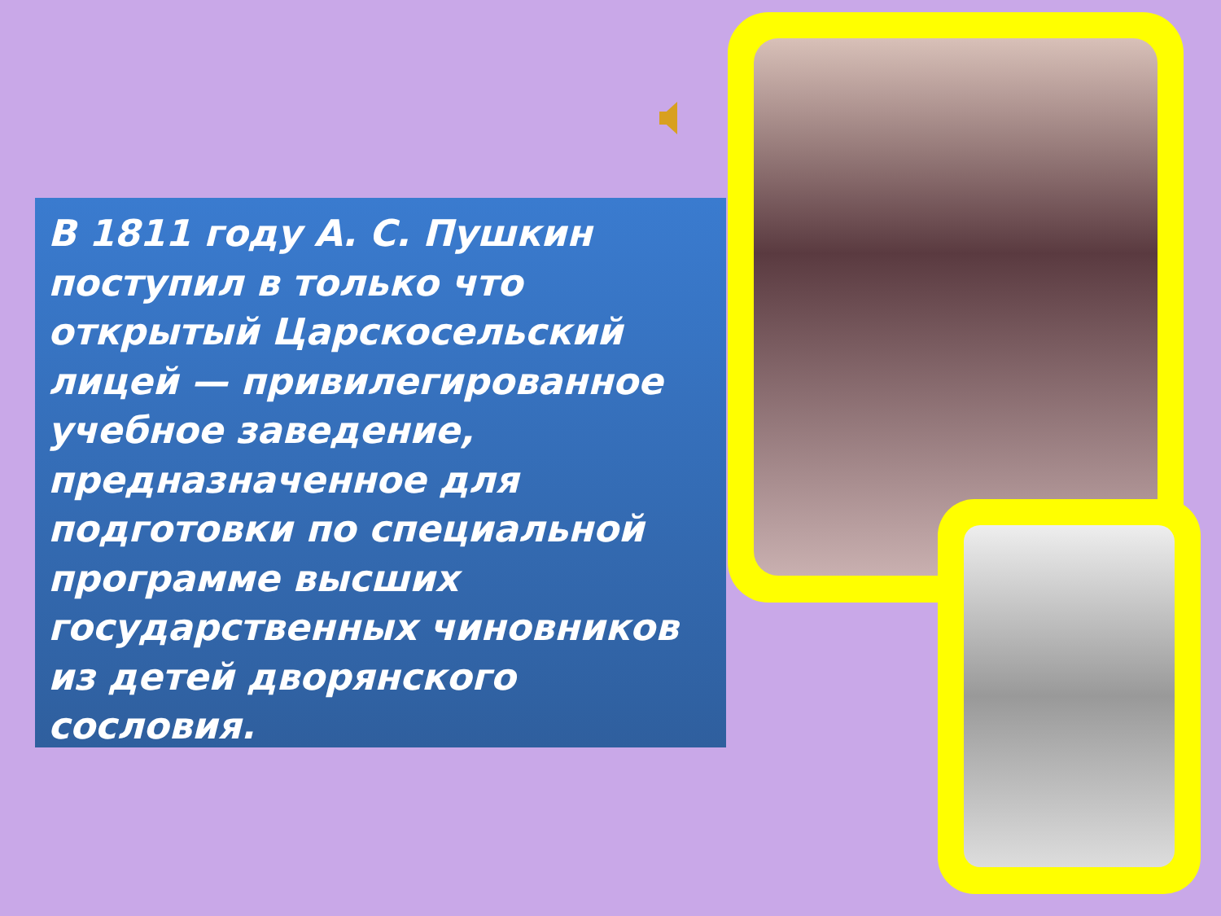В 1811 году А. С. Пушкин поступил в только что открытый Царскосельский лицей — привилегированное учебное заведение, предназначенное для подготовки по специальной программе высших государственных чиновников из детей дворянского сословия.